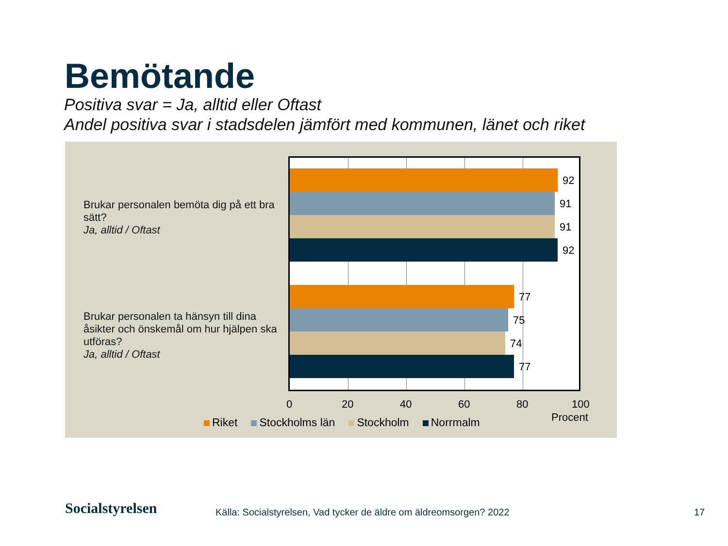Bemötande
Positiva svar = Ja, alltid eller Oftast
Andel positiva svar i stadsdelen jämfört med kommunen, länet och riket
Brukar personalen bemöta dig på ett bra sätt?
Ja, alltid / Oftast
Brukar personalen ta hänsyn till dina åsikter och önskemål om hur hjälpen ska utföras?
Ja, alltid / Oftast
92
91
91
92
77
75
74
77
0 20 40 60 80 100
Procent
Riket Stockholms län Stockholm Norrmalm
Socialstyrelsen
Källa: Socialstyrelsen, Vad tycker de äldre om äldreomsorgen? 2022
17